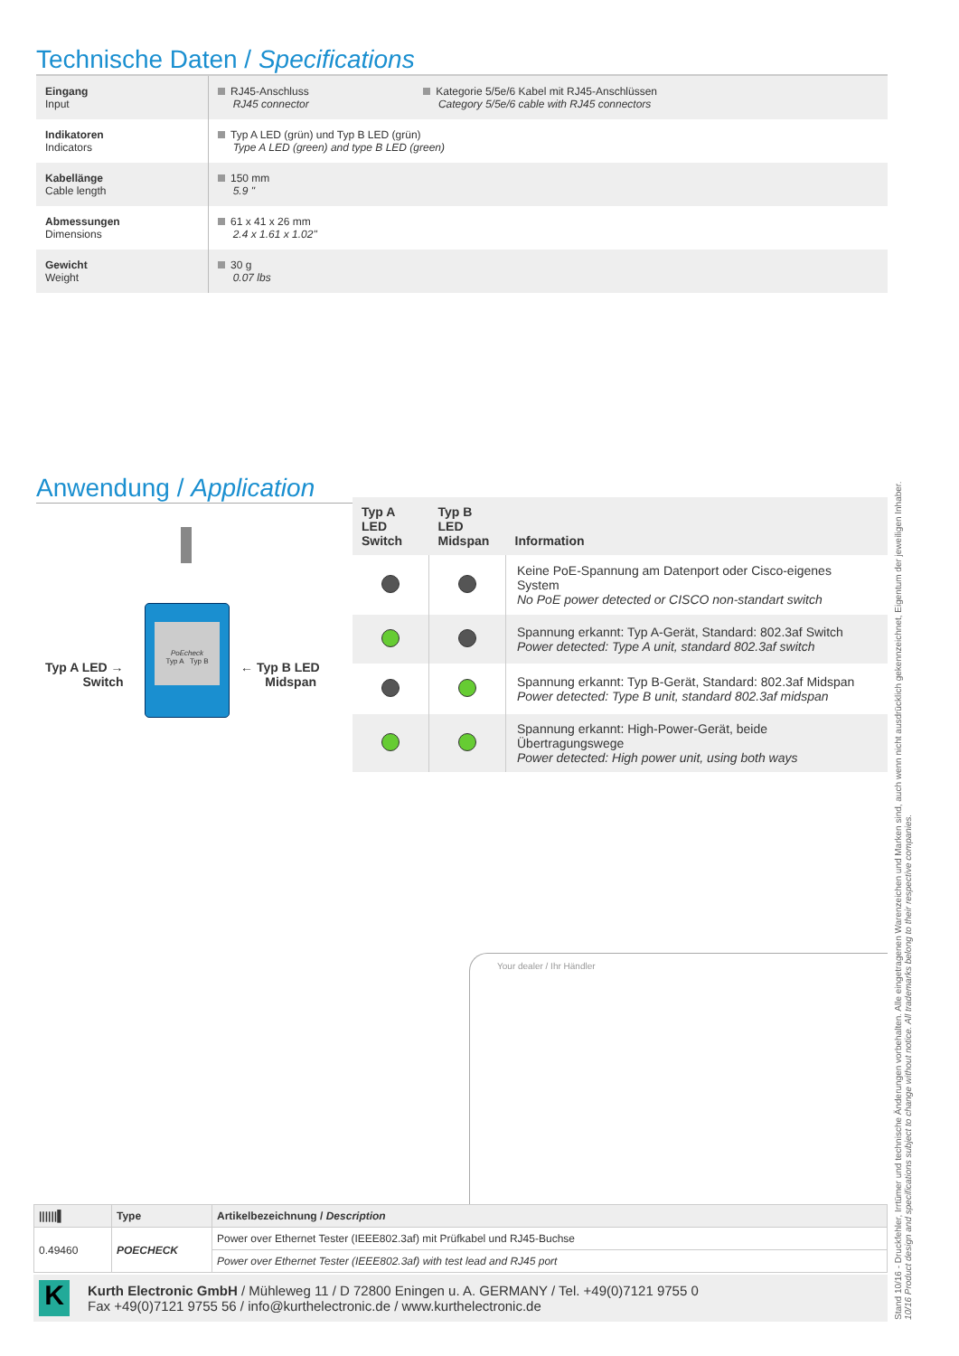Technische Daten / Specifications
| Eingang Input | RJ45-Anschluss RJ45 connector | Kategorie 5/5e/6 Kabel mit RJ45-Anschlüssen Category 5/5e/6 cable with RJ45 connectors |
| Indikatoren Indicators | Typ A LED (grün) und Typ B LED (grün) Type A LED (green) and type B LED (green) | |
| Kabellänge Cable length | 150 mm 5.9 " | |
| Abmessungen Dimensions | 61 x 41 x 26 mm 2.4 x 1.61 x 1.02" | |
| Gewicht Weight | 30 g 0.07 lbs | |
Anwendung / Application
Typ A LED →
Switch
PoEcheck
Typ A Typ B
← Typ B LED
Midspan
| Typ A LED Switch | Typ B LED Midspan | Information |
| --- | --- | --- |
| | | Keine PoE-Spannung am Datenport oder Cisco-eigenes System No PoE power detected or CISCO non-standart switch |
| | | Spannung erkannt: Typ A-Gerät, Standard: 802.3af Switch Power detected: Type A unit, standard 802.3af switch |
| | | Spannung erkannt: Typ B-Gerät, Standard: 802.3af Midspan Power detected: Type B unit, standard 802.3af midspan |
| | | Spannung erkannt: High-Power-Gerät, beide Übertragungswege Power detected: High power unit, using both ways |
Your dealer / Ihr Händler
| //////▌ | Type | Artikelbezeichnung / Description |
| --- | --- | --- |
| 0.49460 | POECHECK | Power over Ethernet Tester (IEEE802.3af) mit Prüfkabel und RJ45-Buchse |
| | | Power over Ethernet Tester (IEEE802.3af) with test lead and RJ45 port |
K
Kurth Electronic GmbH / Mühleweg 11 / D 72800 Eningen u. A. GERMANY / Tel. +49(0)7121 9755 0
Fax +49(0)7121 9755 56 / info@kurthelectronic.de / www.kurthelectronic.de
Stand 10/16 - Druckfehler, Irrtümer und technische Änderungen vorbehalten. Alle eingetragenen Warenzeichen und Marken sind, auch wenn nicht ausdrücklich gekennzeichnet, Eigentum der jeweiligen Inhaber.
10/16 Product design and specifications subject to change without notice. All trademarks belong to their respective companies.